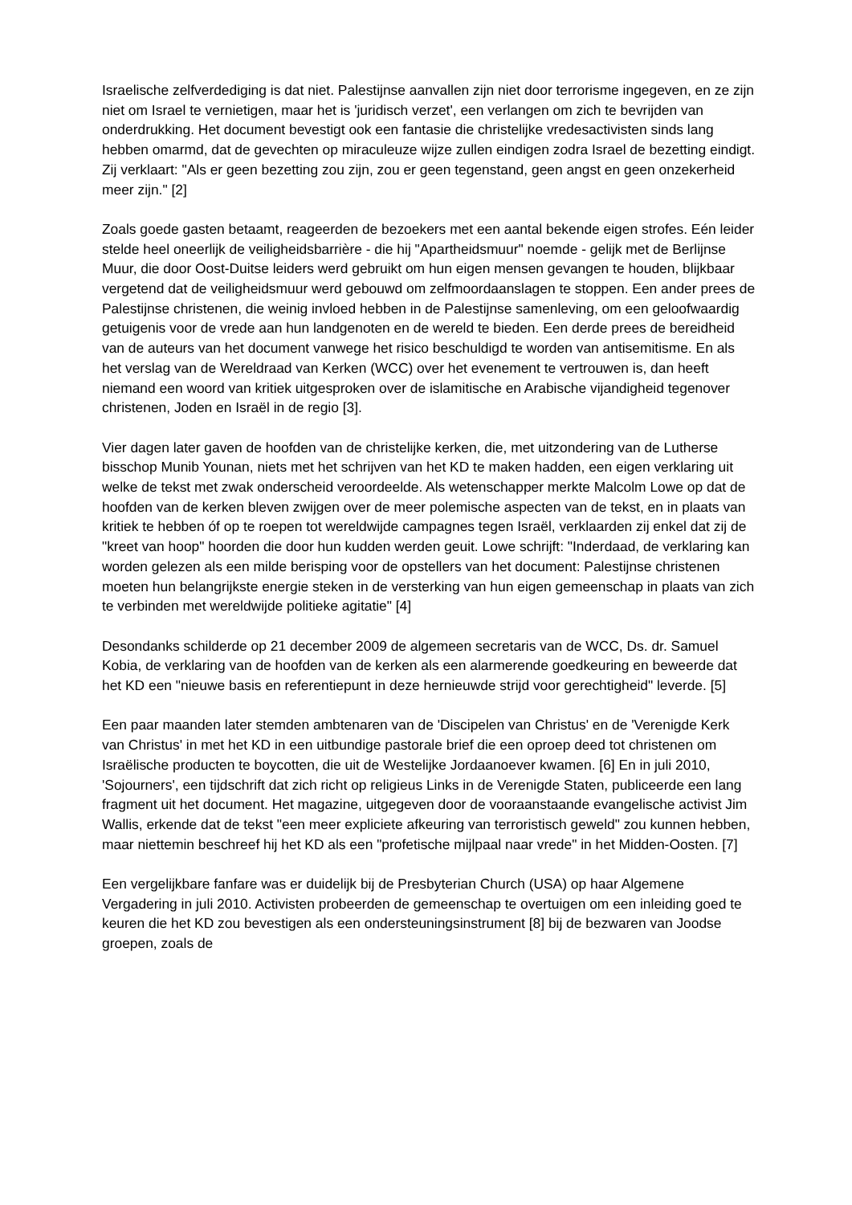Israelische zelfverdediging is dat niet. Palestijnse aanvallen zijn niet door terrorisme ingegeven, en ze zijn niet om Israel te vernietigen, maar het is 'juridisch verzet', een verlangen om zich te bevrijden van onderdrukking. Het document bevestigt ook een fantasie die christelijke vredesactivisten sinds lang hebben omarmd, dat de gevechten op miraculeuze wijze zullen eindigen zodra Israel de bezetting eindigt. Zij verklaart: "Als er geen bezetting zou zijn, zou er geen tegenstand, geen angst en geen onzekerheid meer zijn." [2]
Zoals goede gasten betaamt, reageerden de bezoekers met een aantal bekende eigen strofes. Eén leider stelde heel oneerlijk de veiligheidsbarrière - die hij "Apartheidsmuur" noemde - gelijk met de Berlijnse Muur, die door Oost-Duitse leiders werd gebruikt om hun eigen mensen gevangen te houden, blijkbaar vergetend dat de veiligheidsmuur werd gebouwd om zelfmoordaanslagen te stoppen. Een ander prees de Palestijnse christenen, die weinig invloed hebben in de Palestijnse samenleving, om een geloofwaardig getuigenis voor de vrede aan hun landgenoten en de wereld te bieden. Een derde prees de bereidheid van de auteurs van het document vanwege het risico beschuldigd te worden van antisemitisme. En als het verslag van de Wereldraad van Kerken (WCC) over het evenement te vertrouwen is, dan heeft niemand een woord van kritiek uitgesproken over de islamitische en Arabische vijandigheid tegenover christenen, Joden en Israël in de regio [3].
Vier dagen later gaven de hoofden van de christelijke kerken, die, met uitzondering van de Lutherse bisschop Munib Younan, niets met het schrijven van het KD te maken hadden, een eigen verklaring uit welke de tekst met zwak onderscheid veroordeelde. Als wetenschapper merkte Malcolm Lowe op dat de hoofden van de kerken bleven zwijgen over de meer polemische aspecten van de tekst, en in plaats van kritiek te hebben óf op te roepen tot wereldwijde campagnes tegen Israël, verklaarden zij enkel dat zij de "kreet van hoop" hoorden die door hun kudden werden geuit. Lowe schrijft: "Inderdaad, de verklaring kan worden gelezen als een milde berisping voor de opstellers van het document: Palestijnse christenen moeten hun belangrijkste energie steken in de versterking van hun eigen gemeenschap in plaats van zich te verbinden met wereldwijde politieke agitatie" [4]
Desondanks schilderde op 21 december 2009 de algemeen secretaris van de WCC, Ds. dr. Samuel Kobia, de verklaring van de hoofden van de kerken als een alarmerende goedkeuring en beweerde dat het KD een "nieuwe basis en referentiepunt in deze hernieuwde strijd voor gerechtigheid" leverde. [5]
Een paar maanden later stemden ambtenaren van de 'Discipelen van Christus' en de 'Verenigde Kerk van Christus' in met het KD in een uitbundige pastorale brief die een oproep deed tot christenen om Israëlische producten te boycotten, die uit de Westelijke Jordaanoever kwamen. [6] En in juli 2010, 'Sojourners', een tijdschrift dat zich richt op religieus Links in de Verenigde Staten, publiceerde een lang fragment uit het document. Het magazine, uitgegeven door de vooraanstaande evangelische activist Jim Wallis, erkende dat de tekst "een meer expliciete afkeuring van terroristisch geweld" zou kunnen hebben, maar niettemin beschreef hij het KD als een "profetische mijlpaal naar vrede" in het Midden-Oosten. [7]
Een vergelijkbare fanfare was er duidelijk bij de Presbyterian Church (USA) op haar Algemene Vergadering in juli 2010. Activisten probeerden de gemeenschap te overtuigen om een inleiding goed te keuren die het KD zou bevestigen als een ondersteuningsinstrument [8] bij de bezwaren van Joodse groepen, zoals de